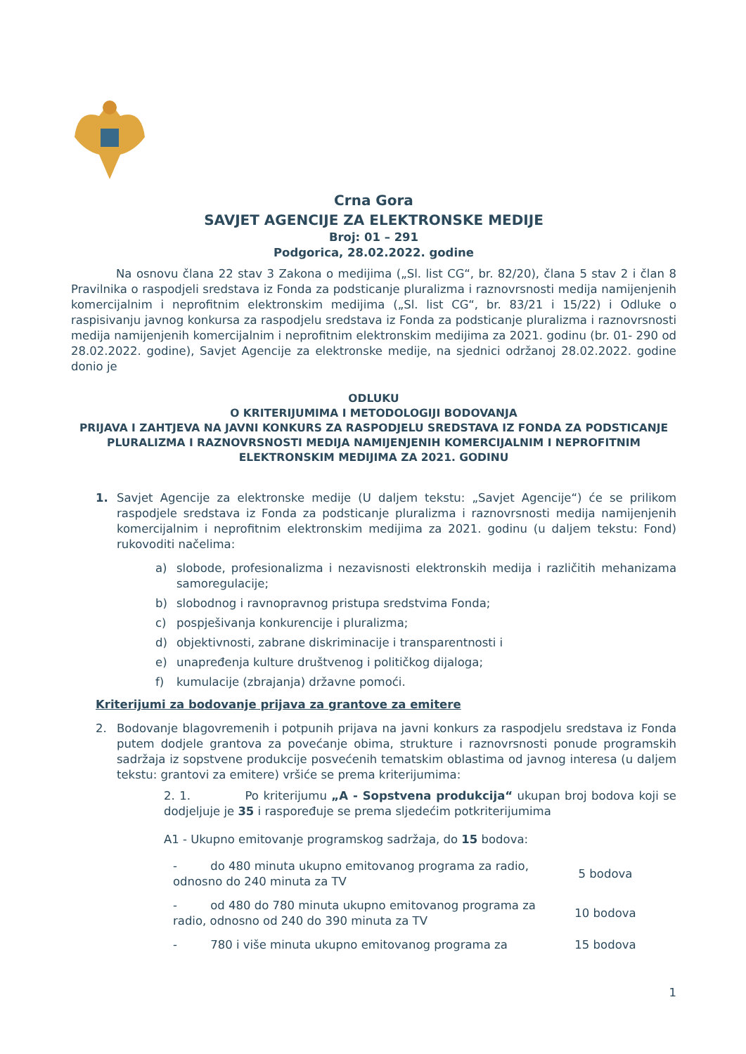Crna Gora
SAVJET AGENCIJE ZA ELEKTRONSKE MEDIJE
Broj: 01 – 291
Podgorica, 28.02.2022. godine
Na osnovu člana 22 stav 3 Zakona o medijima („Sl. list CG“, br. 82/20), člana 5 stav 2 i član 8 Pravilnika o raspodjeli sredstava iz Fonda za podsticanje pluralizma i raznovrsnosti medija namijenjenih komercijalnim i neprofitnim elektronskim medijima („Sl. list CG“, br. 83/21 i 15/22) i Odluke o raspisivanju javnog konkursa za raspodjelu sredstava iz Fonda za podsticanje pluralizma i raznovrsnosti medija namijenjenih komercijalnim i neprofitnim elektronskim medijima za 2021. godinu (br. 01- 290 od 28.02.2022. godine), Savjet Agencije za elektronske medije, na sjednici održanoj 28.02.2022. godine donio je
ODLUKU
O KRITERIJUMIMA I METODOLOGIJI BODOVANJA
PRIJAVA I ZAHTJEVA NA JAVNI KONKURS ZA RASPODJELU SREDSTAVA IZ FONDA ZA PODSTICANJE PLURALIZMA I RAZNOVRSNOSTI MEDIJA NAMIJENJENIH KOMERCIJALNIM I NEPROFITNIM ELEKTRONSKIM MEDIJIMA ZA 2021. GODINU
1. Savjet Agencije za elektronske medije (U daljem tekstu: „Savjet Agencije“) će se prilikom raspodjele sredstava iz Fonda za podsticanje pluralizma i raznovrsnosti medija namijenjenih komercijalnim i neprofitnim elektronskim medijima za 2021. godinu (u daljem tekstu: Fond) rukovoditi načelima:
a) slobode, profesionalizma i nezavisnosti elektronskih medija i različitih mehanizama samoregulacije;
b) slobodnog i ravnopravnog pristupa sredstvima Fonda;
c) pospješivanja konkurencije i pluralizma;
d) objektivnosti, zabrane diskriminacije i transparentnosti i
e) unapređenja kulture društvenog i političkog dijaloga;
f) kumulacije (zbrajanja) državne pomoći.
Kriterijumi za bodovanje prijava za grantove za emitere
2. Bodovanje blagovremenih i potpunih prijava na javni konkurs za raspodjelu sredstava iz Fonda putem dodjele grantova za povećanje obima, strukture i raznovrsnosti ponude programskih sadržaja iz sopstvene produkcije posvećenih tematskim oblastima od javnog interesa (u daljem tekstu: grantovi za emitere) vršiće se prema kriterijumima:
2. 1. Po kriterijumu „A - Sopstvena produkcija“ ukupan broj bodova koji se dodjeljuje je 35 i raspoređuje se prema sljedećim potkriterijumima
A1 - Ukupno emitovanje programskog sadržaja, do 15 bodova:
| - do 480 minuta ukupno emitovanog programa za radio, odnosno do 240 minuta za TV | 5 bodova |
| - od 480 do 780 minuta ukupno emitovanog programa za radio, odnosno od 240 do 390 minuta za TV | 10 bodova |
| - 780 i više minuta ukupno emitovanog programa za | 15 bodova |
1